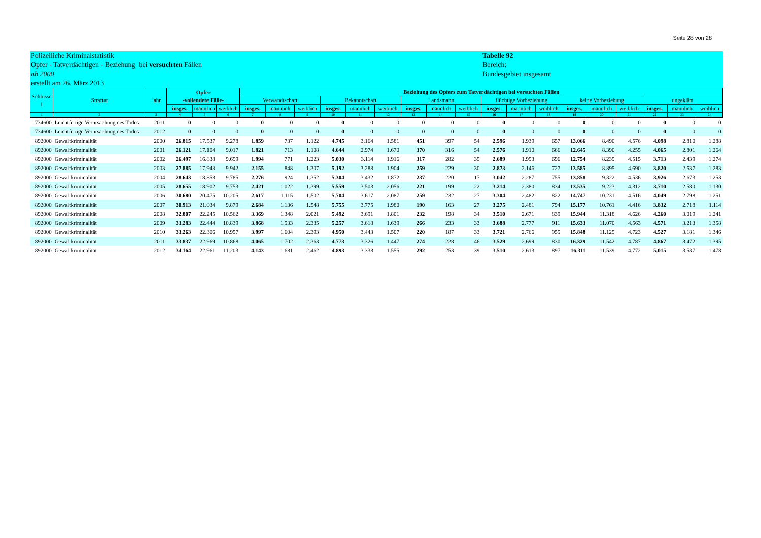Seite 28 von 28
Polizeiliche Kriminalstatistik
Opfer - Tatverdächtigen - Beziehung bei versuchten Fällen
ab 2000
erstellt am 26. März 2013
Tabelle 92
Bereich:
Bundesgebiet insgesamt
| Schlüsse l | Straftat | Jahr | Opfer -vollendete Fälle- | | | Beziehung des Opfers zum Tatverdächtigen bei versuchten Fällen | | | | | | | | | | | | | | | | | |
| --- | --- | --- | --- | --- | --- | --- | --- | --- | --- | --- | --- | --- | --- | --- | --- | --- | --- | --- | --- | --- | --- | --- | --- |
| | | | | | | Verwandtschaft | | | Bekanntschaft | | | Landsmann | | | flüchtige Vorbeziehung | | | keine Vorbeziehung | | | ungeklärt | | |
| | | | insges. | männlich | weiblich | insges. | männlich | weiblich | insges. | männlich | weiblich | insges. | männlich | weiblich | insges. | männlich | weiblich | insges. | männlich | weiblich | insges. | männlich | weiblich |
| 1 | 2 | 3 | 4 | 5 | 6 | 7 | 8 | 9 | 10 | 11 | 12 | 13 | 14 | 15 | 16 | 17 | 18 | 19 | 20 | 21 | 22 | 23 | 24 |
| 734600 | Leichtfertige Verursachung des Todes | 2011 | 0 | 0 | 0 | 0 | 0 | 0 | 0 | 0 | 0 | 0 | 0 | 0 | 0 | 0 | 0 | 0 | 0 | 0 | 0 | 0 | 0 |
| 734600 | Leichtfertige Verursachung des Todes | 2012 | 0 | 0 | 0 | 0 | 0 | 0 | 0 | 0 | 0 | 0 | 0 | 0 | 0 | 0 | 0 | 0 | 0 | 0 | 0 | 0 | 0 |
| 892000 | Gewaltkriminalität | 2000 | 26.815 | 17.537 | 9.278 | 1.859 | 737 | 1.122 | 4.745 | 3.164 | 1.581 | 451 | 397 | 54 | 2.596 | 1.939 | 657 | 13.066 | 8.490 | 4.576 | 4.098 | 2.810 | 1.288 |
| 892000 | Gewaltkriminalität | 2001 | 26.121 | 17.104 | 9.017 | 1.821 | 713 | 1.108 | 4.644 | 2.974 | 1.670 | 370 | 316 | 54 | 2.576 | 1.910 | 666 | 12.645 | 8.390 | 4.255 | 4.065 | 2.801 | 1.264 |
| 892000 | Gewaltkriminalität | 2002 | 26.497 | 16.838 | 9.659 | 1.994 | 771 | 1.223 | 5.030 | 3.114 | 1.916 | 317 | 282 | 35 | 2.689 | 1.993 | 696 | 12.754 | 8.239 | 4.515 | 3.713 | 2.439 | 1.274 |
| 892000 | Gewaltkriminalität | 2003 | 27.885 | 17.943 | 9.942 | 2.155 | 848 | 1.307 | 5.192 | 3.288 | 1.904 | 259 | 229 | 30 | 2.873 | 2.146 | 727 | 13.585 | 8.895 | 4.690 | 3.820 | 2.537 | 1.283 |
| 892000 | Gewaltkriminalität | 2004 | 28.643 | 18.858 | 9.785 | 2.276 | 924 | 1.352 | 5.304 | 3.432 | 1.872 | 237 | 220 | 17 | 3.042 | 2.287 | 755 | 13.858 | 9.322 | 4.536 | 3.926 | 2.673 | 1.253 |
| 892000 | Gewaltkriminalität | 2005 | 28.655 | 18.902 | 9.753 | 2.421 | 1.022 | 1.399 | 5.559 | 3.503 | 2.056 | 221 | 199 | 22 | 3.214 | 2.380 | 834 | 13.535 | 9.223 | 4.312 | 3.710 | 2.580 | 1.130 |
| 892000 | Gewaltkriminalität | 2006 | 30.680 | 20.475 | 10.205 | 2.617 | 1.115 | 1.502 | 5.704 | 3.617 | 2.087 | 259 | 232 | 27 | 3.304 | 2.482 | 822 | 14.747 | 10.231 | 4.516 | 4.049 | 2.798 | 1.251 |
| 892000 | Gewaltkriminalität | 2007 | 30.913 | 21.034 | 9.879 | 2.684 | 1.136 | 1.548 | 5.755 | 3.775 | 1.980 | 190 | 163 | 27 | 3.275 | 2.481 | 794 | 15.177 | 10.761 | 4.416 | 3.832 | 2.718 | 1.114 |
| 892000 | Gewaltkriminalität | 2008 | 32.807 | 22.245 | 10.562 | 3.369 | 1.348 | 2.021 | 5.492 | 3.691 | 1.801 | 232 | 198 | 34 | 3.510 | 2.671 | 839 | 15.944 | 11.318 | 4.626 | 4.260 | 3.019 | 1.241 |
| 892000 | Gewaltkriminalität | 2009 | 33.283 | 22.444 | 10.839 | 3.868 | 1.533 | 2.335 | 5.257 | 3.618 | 1.639 | 266 | 233 | 33 | 3.688 | 2.777 | 911 | 15.633 | 11.070 | 4.563 | 4.571 | 3.213 | 1.358 |
| 892000 | Gewaltkriminalität | 2010 | 33.263 | 22.306 | 10.957 | 3.997 | 1.604 | 2.393 | 4.950 | 3.443 | 1.507 | 220 | 187 | 33 | 3.721 | 2.766 | 955 | 15.848 | 11.125 | 4.723 | 4.527 | 3.181 | 1.346 |
| 892000 | Gewaltkriminalität | 2011 | 33.837 | 22.969 | 10.868 | 4.065 | 1.702 | 2.363 | 4.773 | 3.326 | 1.447 | 274 | 228 | 46 | 3.529 | 2.699 | 830 | 16.329 | 11.542 | 4.787 | 4.867 | 3.472 | 1.395 |
| 892000 | Gewaltkriminalität | 2012 | 34.164 | 22.961 | 11.203 | 4.143 | 1.681 | 2.462 | 4.893 | 3.338 | 1.555 | 292 | 253 | 39 | 3.510 | 2.613 | 897 | 16.311 | 11.539 | 4.772 | 5.015 | 3.537 | 1.478 |